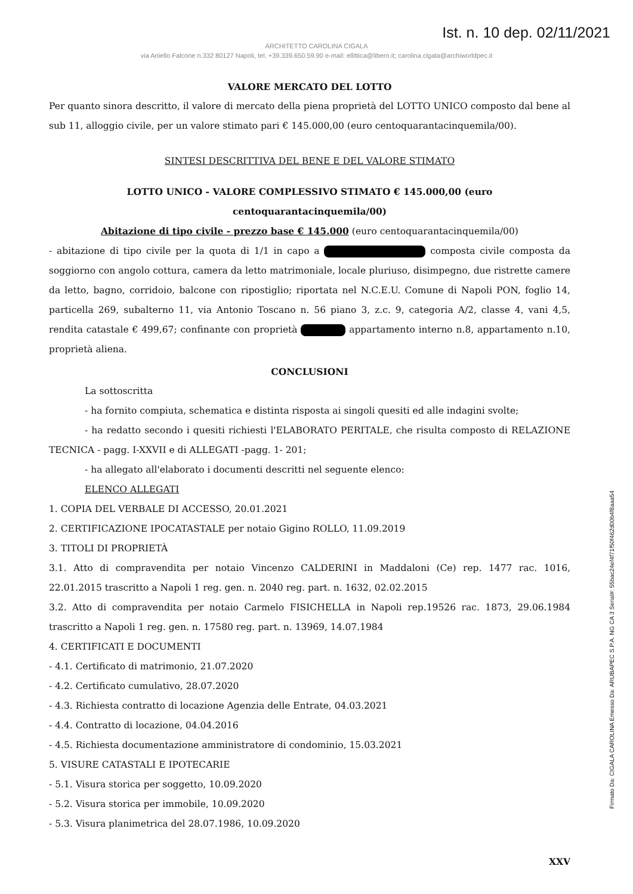Ist. n. 10 dep. 02/11/2021
ARCHITETTO CAROLINA CIGALA
via Aniello Falcone n.332 80127 Napoli, tel. +39.339.650.59.90 e-mail: ellittica@libero.it; carolina.cigala@archiworldpec.it
VALORE MERCATO DEL LOTTO
Per quanto sinora descritto, il valore di mercato della piena proprietà del LOTTO UNICO composto dal bene al sub 11, alloggio civile, per un valore stimato pari € 145.000,00 (euro centoquarantacinquemila/00).
SINTESI DESCRITTIVA DEL BENE E DEL VALORE STIMATO
LOTTO UNICO - VALORE COMPLESSIVO STIMATO € 145.000,00 (euro centoquarantacinquemila/00)
Abitazione di tipo civile - prezzo base € 145.000 (euro centoquarantacinquemila/00)
- abitazione di tipo civile per la quota di 1/1 in capo a composta civile composta da soggiorno con angolo cottura, camera da letto matrimoniale, locale pluriuso, disimpegno, due ristrette camere da letto, bagno, corridoio, balcone con ripostiglio; riportata nel N.C.E.U. Comune di Napoli PON, foglio 14, particella 269, subalterno 11, via Antonio Toscano n. 56 piano 3, z.c. 9, categoria A/2, classe 4, vani 4,5, rendita catastale € 499,67; confinante con proprietà appartamento interno n.8, appartamento n.10, proprietà aliena.
CONCLUSIONI
La sottoscritta
- ha fornito compiuta, schematica e distinta risposta ai singoli quesiti ed alle indagini svolte;
- ha redatto secondo i quesiti richiesti l'ELABORATO PERITALE, che risulta composto di RELAZIONE TECNICA - pagg. I-XXVII e di ALLEGATI -pagg. 1- 201;
- ha allegato all'elaborato i documenti descritti nel seguente elenco:
ELENCO ALLEGATI
1. COPIA DEL VERBALE DI ACCESSO, 20.01.2021
2. CERTIFICAZIONE IPOCATASTALE per notaio Gigino ROLLO, 11.09.2019
3. TITOLI DI PROPRIETÀ
3.1. Atto di compravendita per notaio Vincenzo CALDERINI in Maddaloni (Ce) rep. 1477 rac. 1016, 22.01.2015 trascritto a Napoli 1 reg. gen. n. 2040 reg. part. n. 1632, 02.02.2015
3.2. Atto di compravendita per notaio Carmelo FISICHELLA in Napoli rep.19526 rac. 1873, 29.06.1984 trascritto a Napoli 1 reg. gen. n. 17580 reg. part. n. 13969, 14.07.1984
4. CERTIFICATI E DOCUMENTI
- 4.1. Certificato di matrimonio, 21.07.2020
- 4.2. Certificato cumulativo, 28.07.2020
- 4.3. Richiesta contratto di locazione Agenzia delle Entrate, 04.03.2021
- 4.4. Contratto di locazione, 04.04.2016
- 4.5. Richiesta documentazione amministratore di condominio, 15.03.2021
5. VISURE CATASTALI E IPOTECARIE
- 5.1. Visura storica per soggetto, 10.09.2020
- 5.2. Visura storica per immobile, 10.09.2020
- 5.3. Visura planimetrica del 28.07.1986, 10.09.2020
XXV
Firmato Da: CIGALA CAROLINA Emesso Da: ARUBAPEC S.P.A. NG CA 3 Serial#: 55bac24ef4f71f50f462d00b4f8aaa54